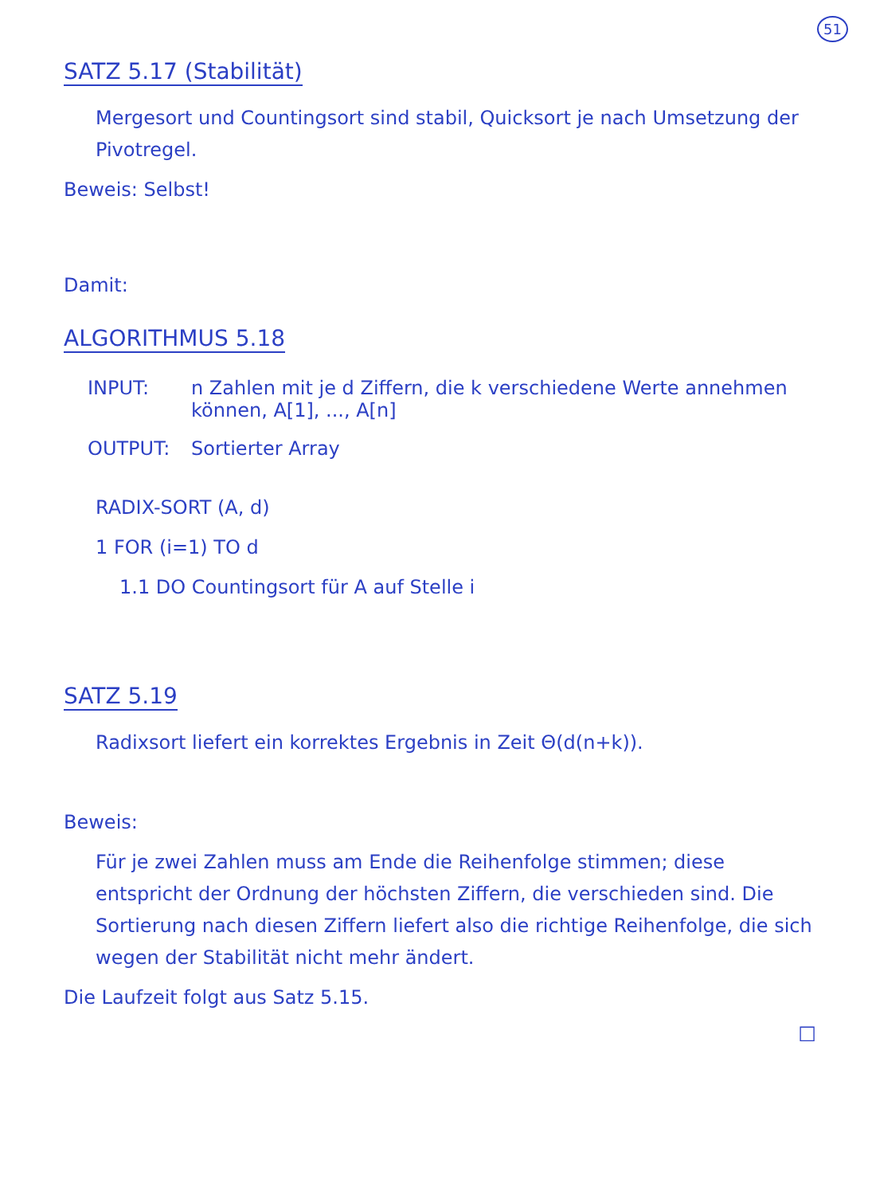51
SATZ 5.17 (Stabilität)
Mergesort und Countingsort sind stabil, Quicksort je nach Umsetzung der Pivotregel.
Beweis: Selbst!
Damit:
ALGORITHMUS 5.18
INPUT: n Zahlen mit je d Ziffern, die k verschiedene Werte annehmen können, A[1], ..., A[n]
OUTPUT: Sortierter Array
RADIX-SORT (A, d)
1 FOR (i=1) TO d
1.1 DO Countingsort für A auf Stelle i
SATZ 5.19
Radixsort liefert ein korrektes Ergebnis in Zeit Θ(d(n+k)).
Beweis:
Für je zwei Zahlen muss am Ende die Reihenfolge stimmen; diese entspricht der Ordnung der höchsten Ziffern, die verschieden sind. Die Sortierung nach diesen Ziffern liefert also die richtige Reihenfolge, die sich wegen der Stabilität nicht mehr ändert.
Die Laufzeit folgt aus Satz 5.15.
□